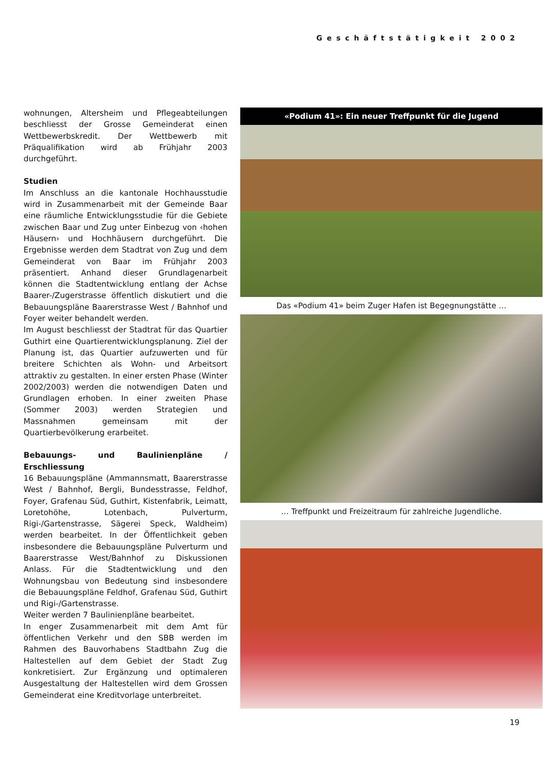Geschäftstätigkeit 2002
wohnungen, Altersheim und Pflegeabteilungen beschliesst der Grosse Gemeinderat einen Wettbewerbskredit. Der Wettbewerb mit Präqualifikation wird ab Frühjahr 2003 durchgeführt.
Studien
Im Anschluss an die kantonale Hochhausstudie wird in Zusammenarbeit mit der Gemeinde Baar eine räumliche Entwicklungsstudie für die Gebiete zwischen Baar und Zug unter Einbezug von ‹hohen Häusern› und Hochhäusern durchgeführt. Die Ergebnisse werden dem Stadtrat von Zug und dem Gemeinderat von Baar im Frühjahr 2003 präsentiert. Anhand dieser Grundlagenarbeit können die Stadtentwicklung entlang der Achse Baarer-/Zugerstrasse öffentlich diskutiert und die Bebauungspläne Baarerstrasse West / Bahnhof und Foyer weiter behandelt werden.
Im August beschliesst der Stadtrat für das Quartier Guthirt eine Quartierentwicklungsplanung. Ziel der Planung ist, das Quartier aufzuwerten und für breitere Schichten als Wohn- und Arbeitsort attraktiv zu gestalten. In einer ersten Phase (Winter 2002/2003) werden die notwendigen Daten und Grundlagen erhoben. In einer zweiten Phase (Sommer 2003) werden Strategien und Massnahmen gemeinsam mit der Quartierbevölkerung erarbeitet.
Bebauungs- und Baulinienpläne / Erschliessung
16 Bebauungspläne (Ammannsmatt, Baarerstrasse West / Bahnhof, Bergli, Bundesstrasse, Feldhof, Foyer, Grafenau Süd, Guthirt, Kistenfabrik, Leimatt, Loretohöhe, Lotenbach, Pulverturm, Rigi-/Gartenstrasse, Sägerei Speck, Waldheim) werden bearbeitet. In der Öffentlichkeit geben insbesondere die Bebauungspläne Pulverturm und Baarerstrasse West/Bahnhof zu Diskussionen Anlass. Für die Stadtentwicklung und den Wohnungsbau von Bedeutung sind insbesondere die Bebauungspläne Feldhof, Grafenau Süd, Guthirt und Rigi-/Gartenstrasse.
Weiter werden 7 Baulinienpläne bearbeitet.
In enger Zusammenarbeit mit dem Amt für öffentlichen Verkehr und den SBB werden im Rahmen des Bauvorhabens Stadtbahn Zug die Haltestellen auf dem Gebiet der Stadt Zug konkretisiert. Zur Ergänzung und optimaleren Ausgestaltung der Haltestellen wird dem Grossen Gemeinderat eine Kreditvorlage unterbreitet.
«Podium 41»: Ein neuer Treffpunkt für die Jugend
Das «Podium 41» beim Zuger Hafen ist Begegnungstätte …
… Treffpunkt und Freizeitraum für zahlreiche Jugendliche.
19